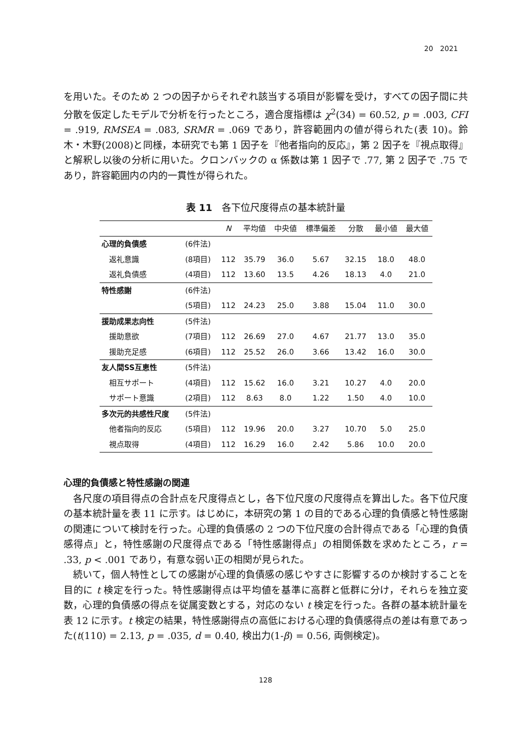20　2021
を用いた。そのため 2 つの因子からそれぞれ該当する項目が影響を受け，すべての因子間に共分散を仮定したモデルで分析を行ったところ，適合度指標は χ<sup>2</sup>(34) = 60.52, p = .003, CFI = .919, RMSEA = .083, SRMR = .069 であり，許容範囲内の値が得られた(表 10)。鈴木・木野(2008)と同様，本研究でも第 1 因子を『他者指向的反応』，第 2 因子を『視点取得』と解釈し以後の分析に用いた。クロンバックの α 係数は第 1 因子で .77, 第 2 因子で .75 であり，許容範囲内の内的一貫性が得られた。
表 11　各下位尺度得点の基本統計量
| | | N | 平均値 | 中央値 | 標準偏差 | 分散 | 最小値 | 最大値 |
| --- | --- | --- | --- | --- | --- | --- | --- | --- |
| 心理的負債感 | (6件法) | | | | | | | |
| 返礼意識 | (8項目) | 112 | 35.79 | 36.0 | 5.67 | 32.15 | 18.0 | 48.0 |
| 返礼負債感 | (4項目) | 112 | 13.60 | 13.5 | 4.26 | 18.13 | 4.0 | 21.0 |
| 特性感謝 | (6件法) | | | | | | | |
| | (5項目) | 112 | 24.23 | 25.0 | 3.88 | 15.04 | 11.0 | 30.0 |
| 援助成果志向性 | (5件法) | | | | | | | |
| 援助意欲 | (7項目) | 112 | 26.69 | 27.0 | 4.67 | 21.77 | 13.0 | 35.0 |
| 援助充足感 | (6項目) | 112 | 25.52 | 26.0 | 3.66 | 13.42 | 16.0 | 30.0 |
| 友人間SS互恵性 | (5件法) | | | | | | | |
| 相互サポート | (4項目) | 112 | 15.62 | 16.0 | 3.21 | 10.27 | 4.0 | 20.0 |
| サポート意識 | (2項目) | 112 | 8.63 | 8.0 | 1.22 | 1.50 | 4.0 | 10.0 |
| 多次元的共感性尺度 | (5件法) | | | | | | | |
| 他者指向的反応 | (5項目) | 112 | 19.96 | 20.0 | 3.27 | 10.70 | 5.0 | 25.0 |
| 視点取得 | (4項目) | 112 | 16.29 | 16.0 | 2.42 | 5.86 | 10.0 | 20.0 |
心理的負債感と特性感謝の関連
各尺度の項目得点の合計点を尺度得点とし，各下位尺度の尺度得点を算出した。各下位尺度の基本統計量を表 11 に示す。はじめに，本研究の第 1 の目的である心理的負債感と特性感謝の関連について検討を行った。心理的負債感の 2 つの下位尺度の合計得点である「心理的負債感得点」と，特性感謝の尺度得点である「特性感謝得点」の相関係数を求めたところ，r = .33, p < .001 であり，有意な弱い正の相関が見られた。
続いて，個人特性としての感謝が心理的負債感の感じやすさに影響するのか検討することを目的に t 検定を行った。特性感謝得点は平均値を基準に高群と低群に分け，それらを独立変数，心理的負債感の得点を従属変数とする，対応のない t 検定を行った。各群の基本統計量を表 12 に示す。t 検定の結果，特性感謝得点の高低における心理的負債感得点の差は有意であった(t(110) = 2.13, p = .035, d = 0.40, 検出力(1-β) = 0.56, 両側検定)。
128